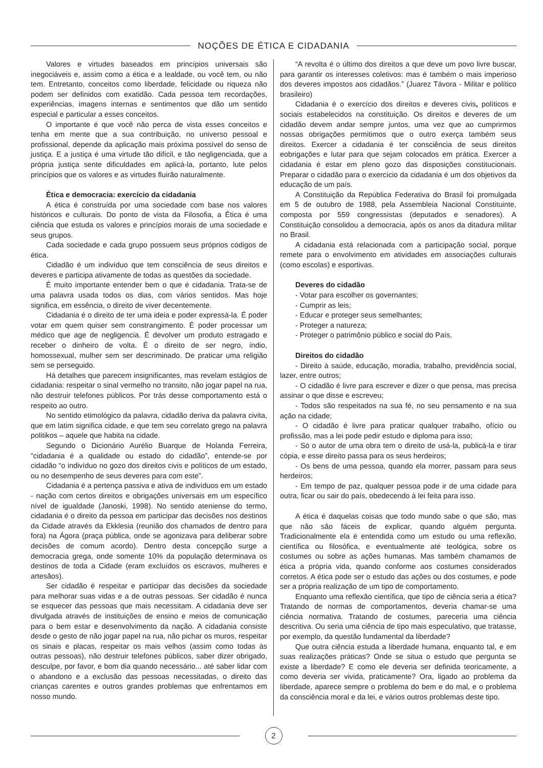NOÇÕES DE ÉTICA E CIDADANIA
Valores e virtudes baseados em princípios universais são inegociáveis e, assim como a ética e a lealdade, ou você tem, ou não tem. Entretanto, conceitos como liberdade, felicidade ou riqueza não podem ser definidos com exatidão. Cada pessoa tem recordações, experiências, imagens internas e sentimentos que dão um sentido especial e particular a esses conceitos.
O importante é que você não perca de vista esses conceitos e tenha em mente que a sua contribuição, no universo pessoal e profissional, depende da aplicação mais próxima possível do senso de justiça. E a justiça é uma virtude tão difícil, e tão negligenciada, que a própria justiça sente dificuldades em aplicá-la, portanto, lute pelos princípios que os valores e as virtudes fluirão naturalmente.
Ética e democracia: exercício da cidadania
A ética é construída por uma sociedade com base nos valores históricos e culturais. Do ponto de vista da Filosofia, a Ética é uma ciência que estuda os valores e princípios morais de uma sociedade e seus grupos.
Cada sociedade e cada grupo possuem seus próprios códigos de ética.
Cidadão é um indivíduo que tem consciência de seus direitos e deveres e participa ativamente de todas as questões da sociedade.
É muito importante entender bem o que é cidadania. Trata-se de uma palavra usada todos os dias, com vários sentidos. Mas hoje significa, em essência, o direito de viver decentemente.
Cidadania é o direito de ter uma ideia e poder expressá-la. É poder votar em quem quiser sem constrangimento. É poder processar um médico que age de negligencia. É devolver um produto estragado e receber o dinheiro de volta. É o direito de ser negro, índio, homossexual, mulher sem ser descriminado. De praticar uma religião sem se perseguido.
Há detalhes que parecem insignificantes, mas revelam estágios de cidadania: respeitar o sinal vermelho no transito, não jogar papel na rua, não destruir telefones públicos. Por trás desse comportamento está o respeito ao outro.
No sentido etimológico da palavra, cidadão deriva da palavra civita, que em latim significa cidade, e que tem seu correlato grego na palavra politikos – aquele que habita na cidade.
Segundo o Dicionário Aurélio Buarque de Holanda Ferreira, “cidadania é a qualidade ou estado do cidadão”, entende-se por cidadão “o indivíduo no gozo dos direitos civis e políticos de um estado, ou no desempenho de seus deveres para com este”.
Cidadania é a pertença passiva e ativa de indivíduos em um estado - nação com certos direitos e obrigações universais em um específico nível de igualdade (Janoski, 1998). No sentido ateniense do termo, cidadania é o direito da pessoa em participar das decisões nos destinos da Cidade através da Ekklesia (reunião dos chamados de dentro para fora) na Ágora (praça pública, onde se agonizava para deliberar sobre decisões de comum acordo). Dentro desta concepção surge a democracia grega, onde somente 10% da população determinava os destinos de toda a Cidade (eram excluídos os escravos, mulheres e artesãos).
Ser cidadão é respeitar e participar das decisões da sociedade para melhorar suas vidas e a de outras pessoas. Ser cidadão é nunca se esquecer das pessoas que mais necessitam. A cidadania deve ser divulgada através de instituições de ensino e meios de comunicação para o bem estar e desenvolvimento da nação. A cidadania consiste desde o gesto de não jogar papel na rua, não pichar os muros, respeitar os sinais e placas, respeitar os mais velhos (assim como todas às outras pessoas), não destruir telefones públicos, saber dizer obrigado, desculpe, por favor, e bom dia quando necessário... até saber lidar com o abandono e a exclusão das pessoas necessitadas, o direito das crianças carentes e outros grandes problemas que enfrentamos em nosso mundo.
“A revolta é o último dos direitos a que deve um povo livre buscar, para garantir os interesses coletivos: mas é também o mais imperioso dos deveres impostos aos cidadãos.” (Juarez Távora - Militar e político brasileiro)
Cidadania é o exercício dos direitos e deveres civis, políticos e sociais estabelecidos na constituição. Os direitos e deveres de um cidadão devem andar sempre juntos, uma vez que ao cumprirmos nossas obrigações permitimos que o outro exerça também seus direitos. Exercer a cidadania é ter consciência de seus direitos eobrigações e lutar para que sejam colocados em prática. Exercer a cidadania é estar em pleno gozo das disposições constitucionais. Preparar o cidadão para o exercício da cidadania é um dos objetivos da educação de um país.
A Constituição da República Federativa do Brasil foi promulgada em 5 de outubro de 1988, pela Assembleia Nacional Constituinte, composta por 559 congressistas (deputados e senadores). A Constituição consolidou a democracia, após os anos da ditadura militar no Brasil.
A cidadania está relacionada com a participação social, porque remete para o envolvimento em atividades em associações culturais (como escolas) e esportivas.
Deveres do cidadão
- Votar para escolher os governantes;
- Cumprir as leis;
- Educar e proteger seus semelhantes;
- Proteger a natureza;
- Proteger o patrimônio público e social do País.
Direitos do cidadão
- Direito à saúde, educação, moradia, trabalho, previdência social, lazer, entre outros;
- O cidadão é livre para escrever e dizer o que pensa, mas precisa assinar o que disse e escreveu;
- Todos são respeitados na sua fé, no seu pensamento e na sua ação na cidade;
- O cidadão é livre para praticar qualquer trabalho, ofício ou profissão, mas a lei pode pedir estudo e diploma para isso;
- Só o autor de uma obra tem o direito de usá-la, publicá-la e tirar cópia, e esse direito passa para os seus herdeiros;
- Os bens de uma pessoa, quando ela morrer, passam para seus herdeiros;
- Em tempo de paz, qualquer pessoa pode ir de uma cidade para outra, ficar ou sair do país, obedecendo à lei feita para isso.
A ética é daquelas coisas que todo mundo sabe o que são, mas que não são fáceis de explicar, quando alguém pergunta. Tradicionalmente ela é entendida como um estudo ou uma reflexão, científica ou filosófica, e eventualmente até teológica, sobre os costumes ou sobre as ações humanas. Mas também chamamos de ética a própria vida, quando conforme aos costumes considerados corretos. A ética pode ser o estudo das ações ou dos costumes, e pode ser a própria realização de um tipo de comportamento.
Enquanto uma reflexão científica, que tipo de ciência seria a ética? Tratando de normas de comportamentos, deveria chamar-se uma ciência normativa. Tratando de costumes, pareceria uma ciência descritiva. Ou seria uma ciência de tipo mais especulativo, que tratasse, por exemplo, da questão fundamental da liberdade?
Que outra ciência estuda a liberdade humana, enquanto tal, e em suas realizações práticas? Onde se situa o estudo que pergunta se existe a liberdade? E como ele deveria ser definida teoricamente, a como deveria ser vivida, praticamente? Ora, ligado ao problema da liberdade, aparece sempre o problema do bem e do mal, e o problema da consciência moral e da lei, e vários outros problemas deste tipo.
2